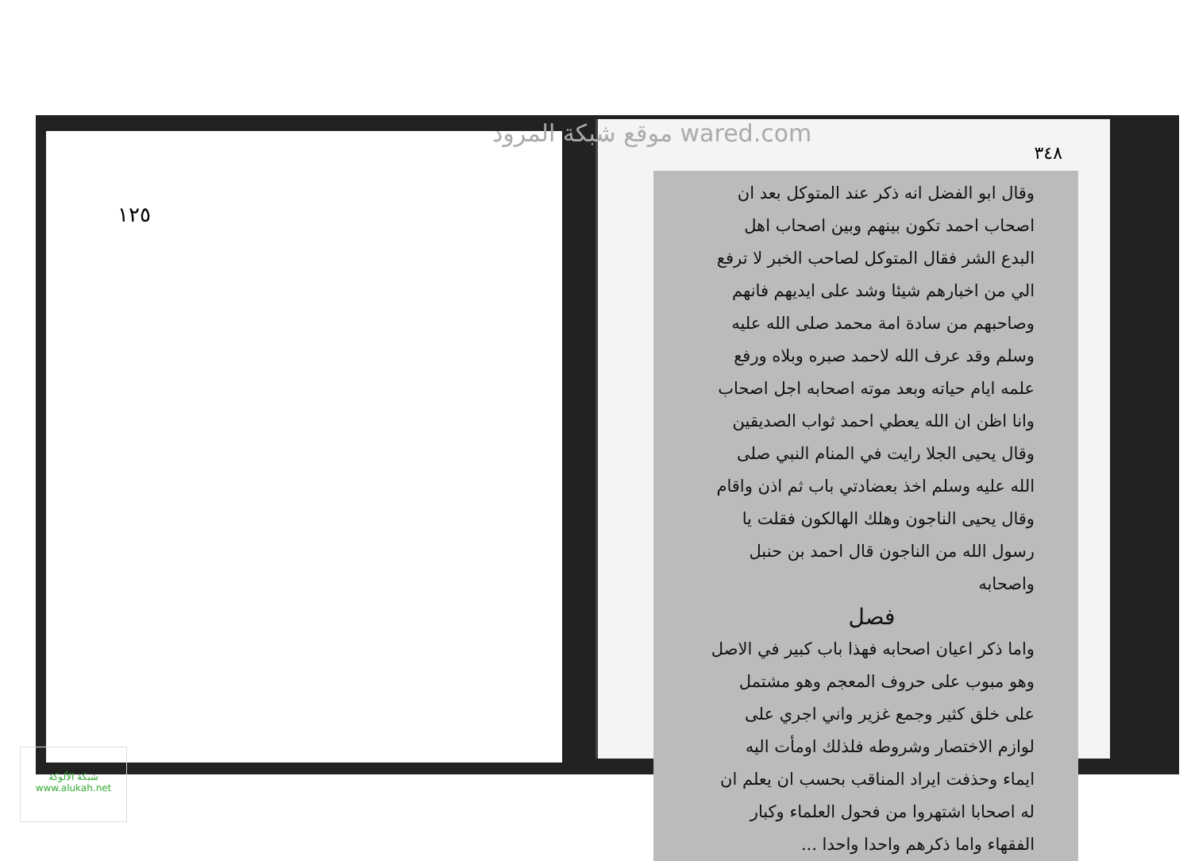١٢٥
٣٤٨
وقال ابو الفضل انه ذكر عند المتوكل بعد ان اصحاب احمد تكون بينهم وبين اصحاب اهل البدع الشر فقال المتوكل لصاحب الخبر لا ترفع الي من اخبارهم شيئا وشد على ايديهم فانهم وصاحبهم من سادة امة محمد صلى الله عليه وسلم وقد عرف الله لاحمد صبره وبلاه ورفع علمه ايام حياته وبعد موته اصحابه اجل اصحاب وانا اظن ان الله يعطي احمد ثواب الصديقين وقال يحيى الجلا رايت في المنام النبي صلى الله عليه وسلم اخذ بعضادتي باب ثم اذن واقام وقال يحيى الناجون وهلك الهالكون فقلت يا رسول الله من الناجون قال احمد بن حنبل واصحابه
فصل
واما ذكر اعيان اصحابه فهذا باب كبير في الاصل وهو مبوب على حروف المعجم وهو مشتمل على خلق كثير وجمع غزير واني اجري على لوازم الاختصار وشروطه فلذلك اومأت اليه ايماء وحذفت ايراد المناقب بحسب ان يعلم ان له اصحابا اشتهروا من فحول العلماء وكبار الفقهاء واما ذكرهم واحدا واحدا ...
موقع شبكة المرود wared.com
شبكة الألوكة
www.alukah.net